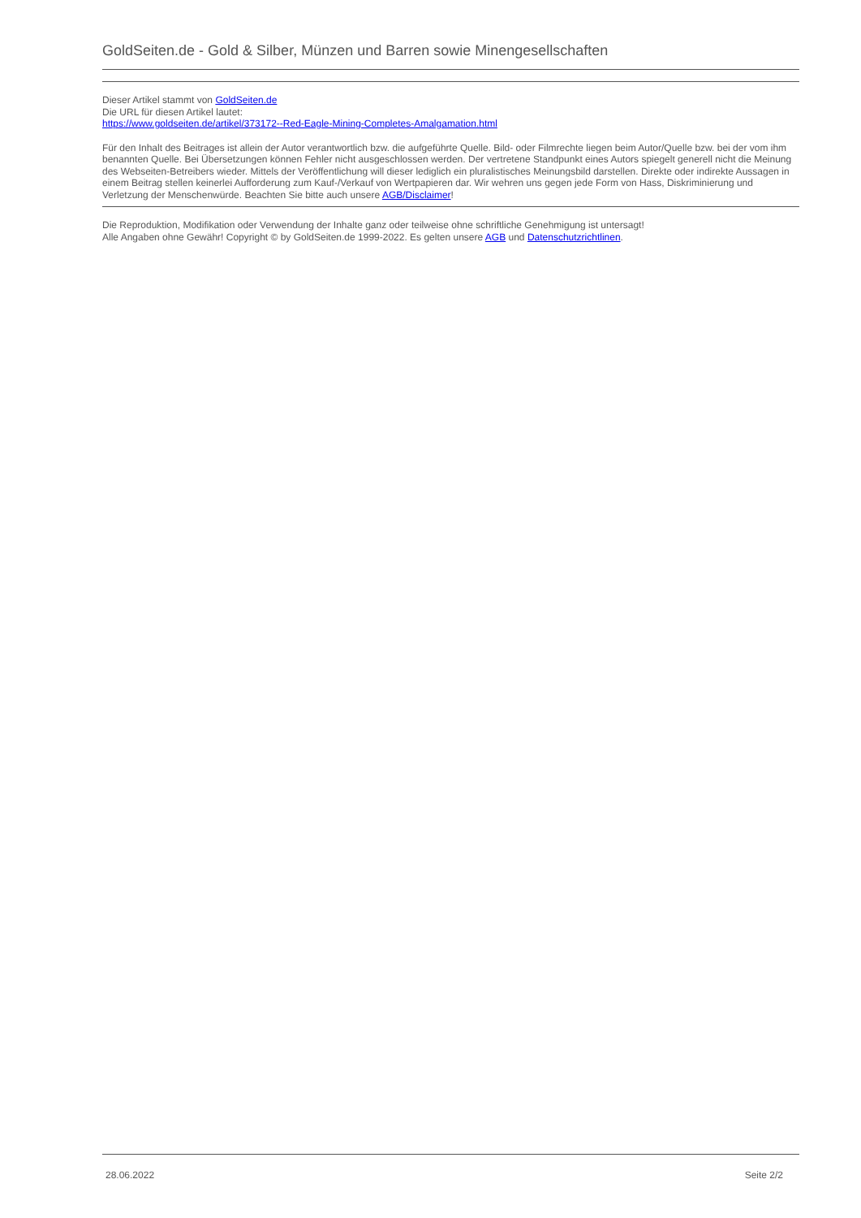GoldSeiten.de - Gold & Silber, Münzen und Barren sowie Minengesellschaften
Dieser Artikel stammt von GoldSeiten.de
Die URL für diesen Artikel lautet:
https://www.goldseiten.de/artikel/373172--Red-Eagle-Mining-Completes-Amalgamation.html
Für den Inhalt des Beitrages ist allein der Autor verantwortlich bzw. die aufgeführte Quelle. Bild- oder Filmrechte liegen beim Autor/Quelle bzw. bei der vom ihm benannten Quelle. Bei Übersetzungen können Fehler nicht ausgeschlossen werden. Der vertretene Standpunkt eines Autors spiegelt generell nicht die Meinung des Webseiten-Betreibers wieder. Mittels der Veröffentlichung will dieser lediglich ein pluralistisches Meinungsbild darstellen. Direkte oder indirekte Aussagen in einem Beitrag stellen keinerlei Aufforderung zum Kauf-/Verkauf von Wertpapieren dar. Wir wehren uns gegen jede Form von Hass, Diskriminierung und Verletzung der Menschenwürde. Beachten Sie bitte auch unsere AGB/Disclaimer!
Die Reproduktion, Modifikation oder Verwendung der Inhalte ganz oder teilweise ohne schriftliche Genehmigung ist untersagt!
Alle Angaben ohne Gewähr! Copyright © by GoldSeiten.de 1999-2022. Es gelten unsere AGB und Datenschutzrichtlinen.
28.06.2022 Seite 2/2